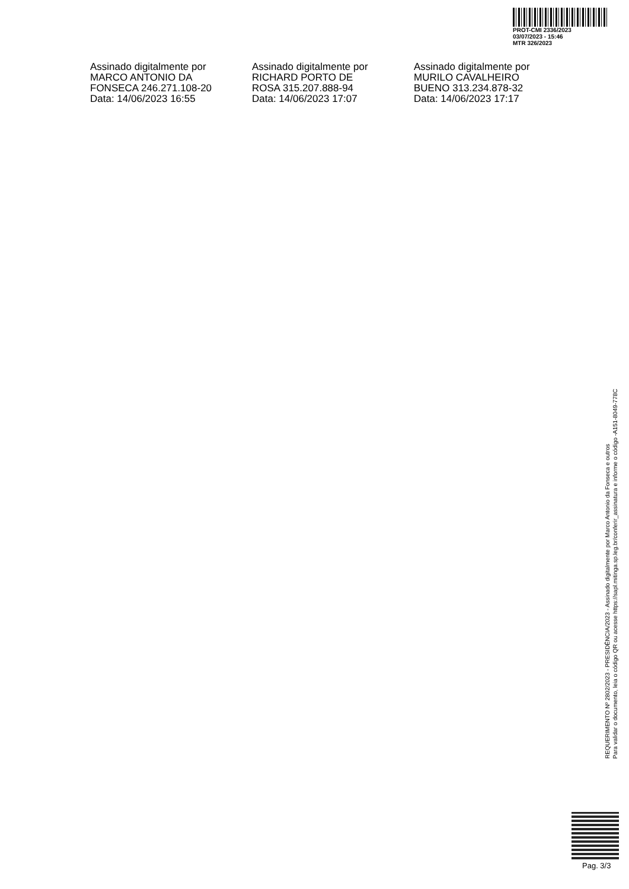PROT-CMI 2336/2023
03/07/2023 - 15:46
MTR 326/2023
Assinado digitalmente por MARCO ANTONIO DA FONSECA 246.271.108-20
Data: 14/06/2023 16:55
Assinado digitalmente por RICHARD PORTO DE ROSA 315.207.888-94
Data: 14/06/2023 17:07
Assinado digitalmente por MURILO CAVALHEIRO BUENO 313.234.878-32
Data: 14/06/2023 17:17
REQUERIMENTO Nº 2802/2023 - PRESIDÊNCIA/2023 - Assinado digitalmente por Marco Antonio da Fonseca e outros
Para validar o documento, leia o código QR ou acesse https://sapl.mitinga.sp.leg.br/conferir_assinatura e informe o código -A151-8049-778C
Pag. 3/3